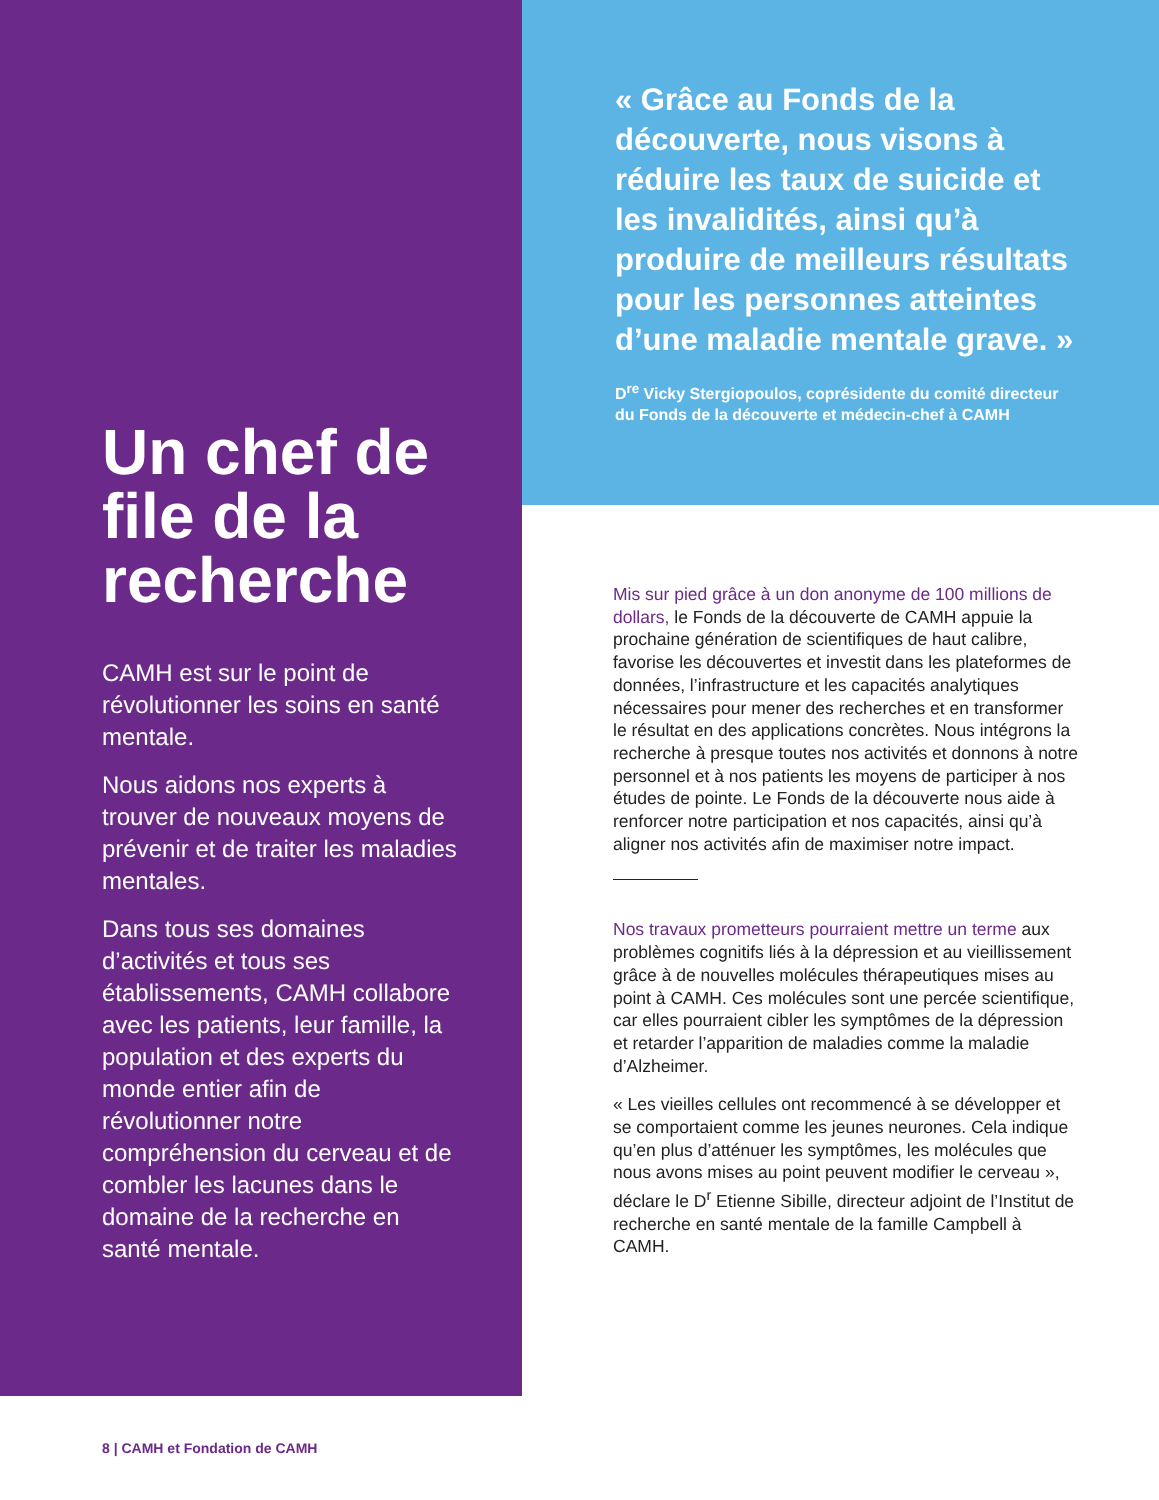Un chef de file de la recherche
CAMH est sur le point de révolutionner les soins en santé mentale.
Nous aidons nos experts à trouver de nouveaux moyens de prévenir et de traiter les maladies mentales.
Dans tous ses domaines d’activités et tous ses établissements, CAMH collabore avec les patients, leur famille, la population et des experts du monde entier afin de révolutionner notre compréhension du cerveau et de combler les lacunes dans le domaine de la recherche en santé mentale.
« Grâce au Fonds de la découverte, nous visons à réduire les taux de suicide et les invalidités, ainsi qu’à produire de meilleurs résultats pour les personnes atteintes d’une maladie mentale grave. »
D<sup>re</sup> Vicky Stergiopoulos, coprésidente du comité directeur du Fonds de la découverte et médecin-chef à CAMH
Mis sur pied grâce à un don anonyme de 100 millions de dollars, le Fonds de la découverte de CAMH appuie la prochaine génération de scientifiques de haut calibre, favorise les découvertes et investit dans les plateformes de données, l’infrastructure et les capacités analytiques nécessaires pour mener des recherches et en transformer le résultat en des applications concrètes. Nous intégrons la recherche à presque toutes nos activités et donnons à notre personnel et à nos patients les moyens de participer à nos études de pointe. Le Fonds de la découverte nous aide à renforcer notre participation et nos capacités, ainsi qu’à aligner nos activités afin de maximiser notre impact.
Nos travaux prometteurs pourraient mettre un terme aux problèmes cognitifs liés à la dépression et au vieillissement grâce à de nouvelles molécules thérapeutiques mises au point à CAMH. Ces molécules sont une percée scientifique, car elles pourraient cibler les symptômes de la dépression et retarder l’apparition de maladies comme la maladie d’Alzheimer.
« Les vieilles cellules ont recommencé à se développer et se comportaient comme les jeunes neurones. Cela indique qu’en plus d’atténuer les symptômes, les molécules que nous avons mises au point peuvent modifier le cerveau », déclare le D<sup>r</sup> Etienne Sibille, directeur adjoint de l’Institut de recherche en santé mentale de la famille Campbell à CAMH.
8 | CAMH et Fondation de CAMH